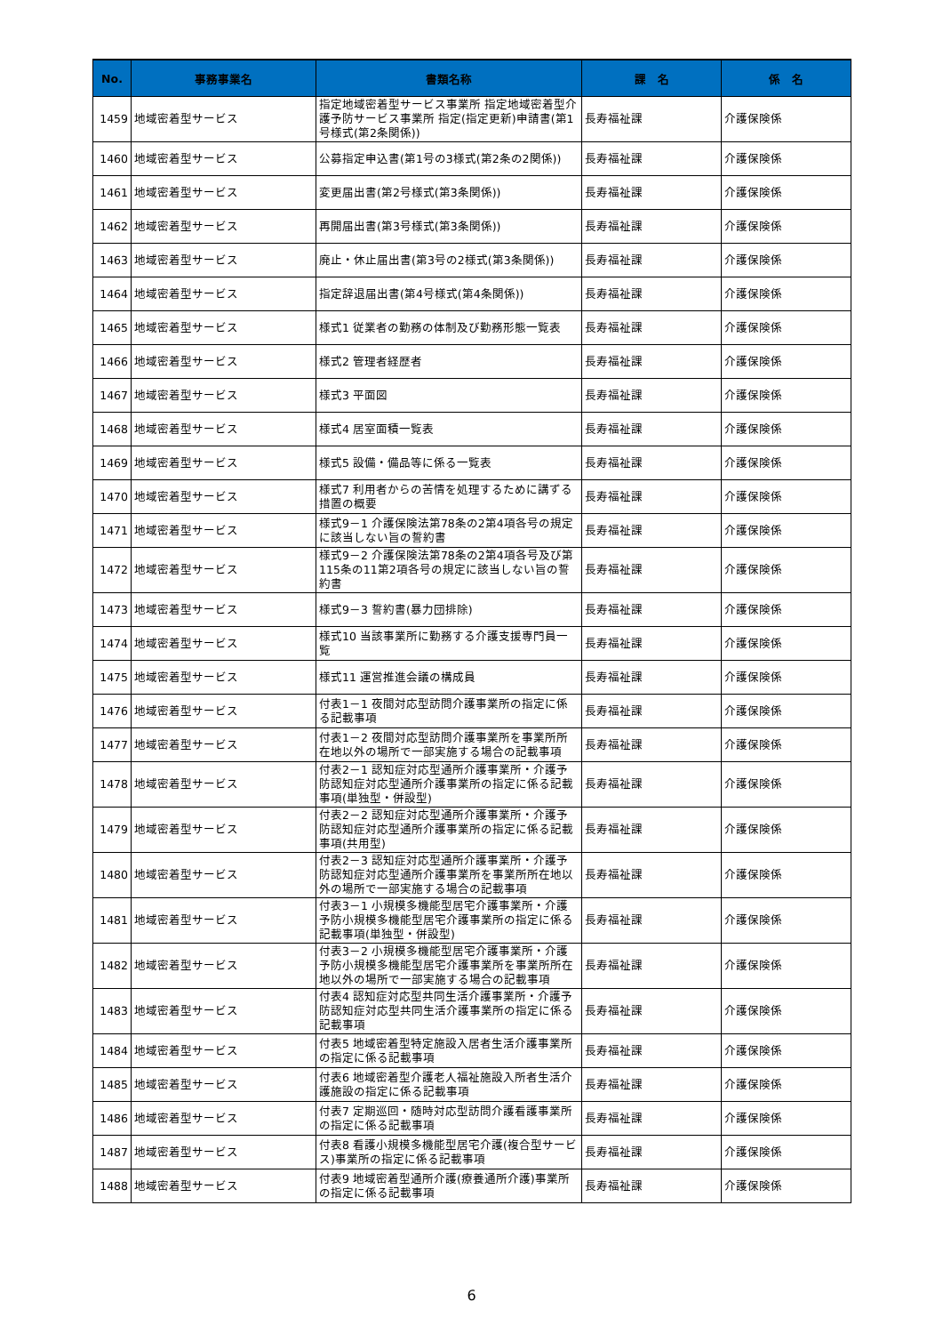| No. | 事務事業名 | 書類名称 | 課 名 | 係 名 |
| --- | --- | --- | --- | --- |
| 1459 | 地域密着型サービス | 指定地域密着型サービス事業所 指定地域密着型介護予防サービス事業所 指定(指定更新)申請書(第1号様式(第2条関係)) | 長寿福祉課 | 介護保険係 |
| 1460 | 地域密着型サービス | 公募指定申込書(第1号の3様式(第2条の2関係)) | 長寿福祉課 | 介護保険係 |
| 1461 | 地域密着型サービス | 変更届出書(第2号様式(第3条関係)) | 長寿福祉課 | 介護保険係 |
| 1462 | 地域密着型サービス | 再開届出書(第3号様式(第3条関係)) | 長寿福祉課 | 介護保険係 |
| 1463 | 地域密着型サービス | 廃止・休止届出書(第3号の2様式(第3条関係)) | 長寿福祉課 | 介護保険係 |
| 1464 | 地域密着型サービス | 指定辞退届出書(第4号様式(第4条関係)) | 長寿福祉課 | 介護保険係 |
| 1465 | 地域密着型サービス | 様式1 従業者の勤務の体制及び勤務形態一覧表 | 長寿福祉課 | 介護保険係 |
| 1466 | 地域密着型サービス | 様式2 管理者経歴者 | 長寿福祉課 | 介護保険係 |
| 1467 | 地域密着型サービス | 様式3 平面図 | 長寿福祉課 | 介護保険係 |
| 1468 | 地域密着型サービス | 様式4 居室面積一覧表 | 長寿福祉課 | 介護保険係 |
| 1469 | 地域密着型サービス | 様式5 設備・備品等に係る一覧表 | 長寿福祉課 | 介護保険係 |
| 1470 | 地域密着型サービス | 様式7 利用者からの苦情を処理するために講ずる措置の概要 | 長寿福祉課 | 介護保険係 |
| 1471 | 地域密着型サービス | 様式9－1 介護保険法第78条の2第4項各号の規定に該当しない旨の誓約書 | 長寿福祉課 | 介護保険係 |
| 1472 | 地域密着型サービス | 様式9－2 介護保険法第78条の2第4項各号及び第115条の11第2項各号の規定に該当しない旨の誓約書 | 長寿福祉課 | 介護保険係 |
| 1473 | 地域密着型サービス | 様式9－3 誓約書(暴力団排除) | 長寿福祉課 | 介護保険係 |
| 1474 | 地域密着型サービス | 様式10 当該事業所に勤務する介護支援専門員一覧 | 長寿福祉課 | 介護保険係 |
| 1475 | 地域密着型サービス | 様式11 運営推進会議の構成員 | 長寿福祉課 | 介護保険係 |
| 1476 | 地域密着型サービス | 付表1－1 夜間対応型訪問介護事業所の指定に係る記載事項 | 長寿福祉課 | 介護保険係 |
| 1477 | 地域密着型サービス | 付表1－2 夜間対応型訪問介護事業所を事業所所在地以外の場所で一部実施する場合の記載事項 | 長寿福祉課 | 介護保険係 |
| 1478 | 地域密着型サービス | 付表2－1 認知症対応型通所介護事業所・介護予防認知症対応型通所介護事業所の指定に係る記載事項(単独型・併設型) | 長寿福祉課 | 介護保険係 |
| 1479 | 地域密着型サービス | 付表2－2 認知症対応型通所介護事業所・介護予防認知症対応型通所介護事業所の指定に係る記載事項(共用型) | 長寿福祉課 | 介護保険係 |
| 1480 | 地域密着型サービス | 付表2－3 認知症対応型通所介護事業所・介護予防認知症対応型通所介護事業所を事業所所在地以外の場所で一部実施する場合の記載事項 | 長寿福祉課 | 介護保険係 |
| 1481 | 地域密着型サービス | 付表3－1 小規模多機能型居宅介護事業所・介護予防小規模多機能型居宅介護事業所の指定に係る記載事項(単独型・併設型) | 長寿福祉課 | 介護保険係 |
| 1482 | 地域密着型サービス | 付表3－2 小規模多機能型居宅介護事業所・介護予防小規模多機能型居宅介護事業所を事業所所在地以外の場所で一部実施する場合の記載事項 | 長寿福祉課 | 介護保険係 |
| 1483 | 地域密着型サービス | 付表4 認知症対応型共同生活介護事業所・介護予防認知症対応型共同生活介護事業所の指定に係る記載事項 | 長寿福祉課 | 介護保険係 |
| 1484 | 地域密着型サービス | 付表5 地域密着型特定施設入居者生活介護事業所の指定に係る記載事項 | 長寿福祉課 | 介護保険係 |
| 1485 | 地域密着型サービス | 付表6 地域密着型介護老人福祉施設入所者生活介護施設の指定に係る記載事項 | 長寿福祉課 | 介護保険係 |
| 1486 | 地域密着型サービス | 付表7 定期巡回・随時対応型訪問介護看護事業所の指定に係る記載事項 | 長寿福祉課 | 介護保険係 |
| 1487 | 地域密着型サービス | 付表8 看護小規模多機能型居宅介護(複合型サービス)事業所の指定に係る記載事項 | 長寿福祉課 | 介護保険係 |
| 1488 | 地域密着型サービス | 付表9 地域密着型通所介護(療養通所介護)事業所の指定に係る記載事項 | 長寿福祉課 | 介護保険係 |
6